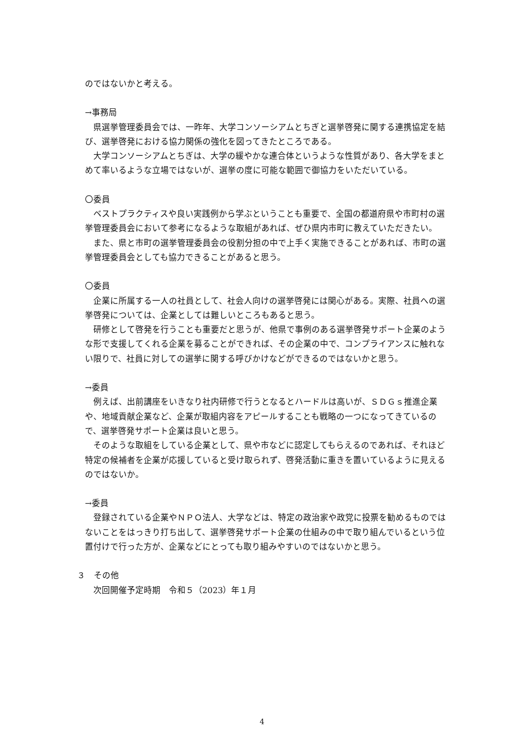のではないかと考える。
→事務局
県選挙管理委員会では、一昨年、大学コンソーシアムとちぎと選挙啓発に関する連携協定を結び、選挙啓発における協力関係の強化を図ってきたところである。
大学コンソーシアムとちぎは、大学の緩やかな連合体というような性質があり、各大学をまとめて率いるような立場ではないが、選挙の度に可能な範囲で御協力をいただいている。
〇委員
ベストプラクティスや良い実践例から学ぶということも重要で、全国の都道府県や市町村の選挙管理委員会において参考になるような取組があれば、ぜひ県内市町に教えていただきたい。
また、県と市町の選挙管理委員会の役割分担の中で上手く実施できることがあれば、市町の選挙管理委員会としても協力できることがあると思う。
〇委員
企業に所属する一人の社員として、社会人向けの選挙啓発には関心がある。実際、社員への選挙啓発については、企業としては難しいところもあると思う。
研修として啓発を行うことも重要だと思うが、他県で事例のある選挙啓発サポート企業のような形で支援してくれる企業を募ることができれば、その企業の中で、コンプライアンスに触れない限りで、社員に対しての選挙に関する呼びかけなどができるのではないかと思う。
→委員
例えば、出前講座をいきなり社内研修で行うとなるとハードルは高いが、ＳＤＧｓ推進企業や、地域貢献企業など、企業が取組内容をアピールすることも戦略の一つになってきているので、選挙啓発サポート企業は良いと思う。
そのような取組をしている企業として、県や市などに認定してもらえるのであれば、それほど特定の候補者を企業が応援していると受け取られず、啓発活動に重きを置いているように見えるのではないか。
→委員
登録されている企業やＮＰＯ法人、大学などは、特定の政治家や政党に投票を勧めるものではないことをはっきり打ち出して、選挙啓発サポート企業の仕組みの中で取り組んでいるという位置付けで行った方が、企業などにとっても取り組みやすいのではないかと思う。
３　その他
次回開催予定時期　令和５（2023）年１月
4